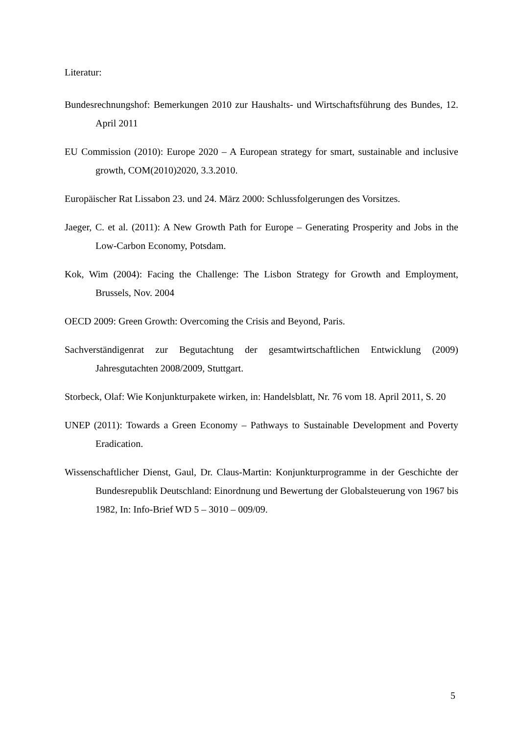Literatur:
Bundesrechnungshof: Bemerkungen 2010 zur Haushalts- und Wirtschaftsführung des Bundes, 12. April 2011
EU Commission (2010): Europe 2020 – A European strategy for smart, sustainable and inclusive growth, COM(2010)2020, 3.3.2010.
Europäischer Rat Lissabon 23. und 24. März 2000: Schlussfolgerungen des Vorsitzes.
Jaeger, C. et al. (2011): A New Growth Path for Europe – Generating Prosperity and Jobs in the Low-Carbon Economy, Potsdam.
Kok, Wim (2004): Facing the Challenge: The Lisbon Strategy for Growth and Employment, Brussels, Nov. 2004
OECD 2009: Green Growth: Overcoming the Crisis and Beyond, Paris.
Sachverständigenrat zur Begutachtung der gesamtwirtschaftlichen Entwicklung (2009) Jahresgutachten 2008/2009, Stuttgart.
Storbeck, Olaf: Wie Konjunkturpakete wirken, in: Handelsblatt, Nr. 76 vom 18. April 2011, S. 20
UNEP (2011): Towards a Green Economy – Pathways to Sustainable Development and Poverty Eradication.
Wissenschaftlicher Dienst, Gaul, Dr. Claus-Martin: Konjunkturprogramme in der Geschichte der Bundesrepublik Deutschland: Einordnung und Bewertung der Globalsteuerung von 1967 bis 1982, In: Info-Brief WD 5 – 3010 – 009/09.
5